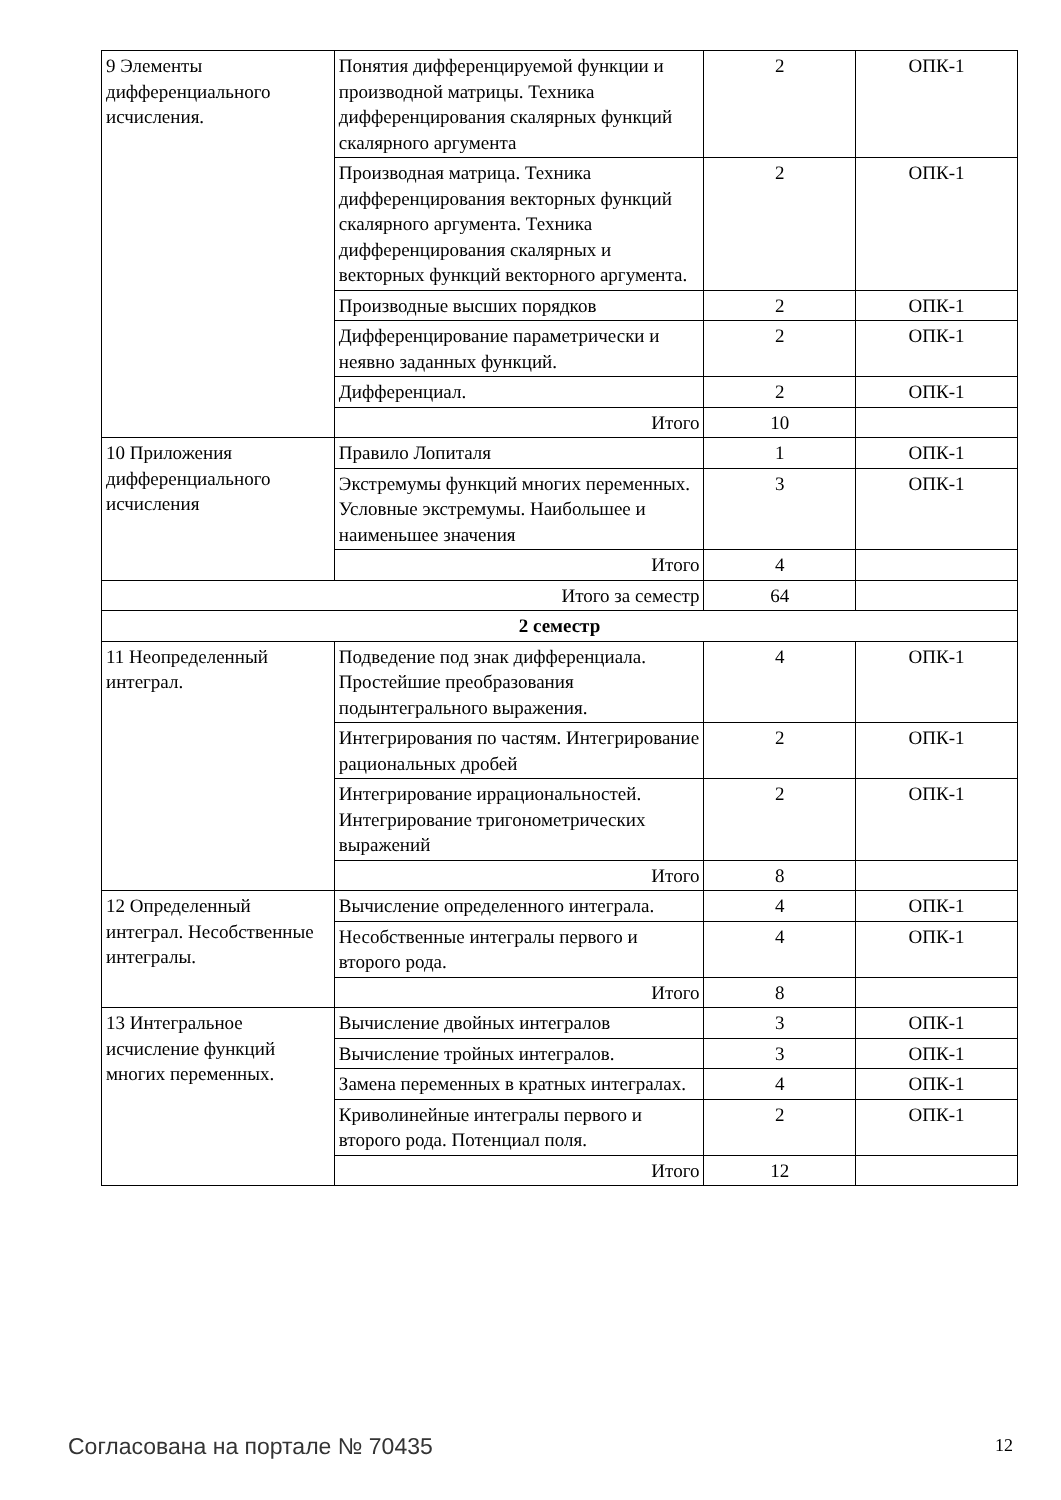| 9 Элементы дифференциального исчисления. | Понятия дифференцируемой функции и производной матрицы. Техника дифференцирования скалярных функций скалярного аргумента | 2 | ОПК-1 |
| | Производная матрица. Техника дифференцирования векторных функций скалярного аргумента. Техника дифференцирования скалярных и векторных функций векторного аргумента. | 2 | ОПК-1 |
| | Производные высших порядков | 2 | ОПК-1 |
| | Дифференцирование параметрически и неявно заданных функций. | 2 | ОПК-1 |
| | Дифференциал. | 2 | ОПК-1 |
| | Итого | 10 | |
| 10 Приложения дифференциального исчисления | Правило Лопиталя | 1 | ОПК-1 |
| | Экстремумы функций многих переменных. Условные экстремумы. Наибольшее и наименьшее значения | 3 | ОПК-1 |
| | Итого | 4 | |
| Итого за семестр | | 64 | |
| 2 семестр | | | |
| 11 Неопределенный интеграл. | Подведение под знак дифференциала. Простейшие преобразования подынтегрального выражения. | 4 | ОПК-1 |
| | Интегрирования по частям. Интегрирование рациональных дробей | 2 | ОПК-1 |
| | Интегрирование иррациональностей. Интегрирование тригонометрических выражений | 2 | ОПК-1 |
| | Итого | 8 | |
| 12 Определенный интеграл. Несобственные интегралы. | Вычисление определенного интеграла. | 4 | ОПК-1 |
| | Несобственные интегралы первого и второго рода. | 4 | ОПК-1 |
| | Итого | 8 | |
| 13 Интегральное исчисление функций многих переменных. | Вычисление двойных интегралов | 3 | ОПК-1 |
| | Вычисление тройных интегралов. | 3 | ОПК-1 |
| | Замена переменных в кратных интегралах. | 4 | ОПК-1 |
| | Криволинейные интегралы первого и второго рода. Потенциал поля. | 2 | ОПК-1 |
| | Итого | 12 | |
Согласована на портале № 70435 12